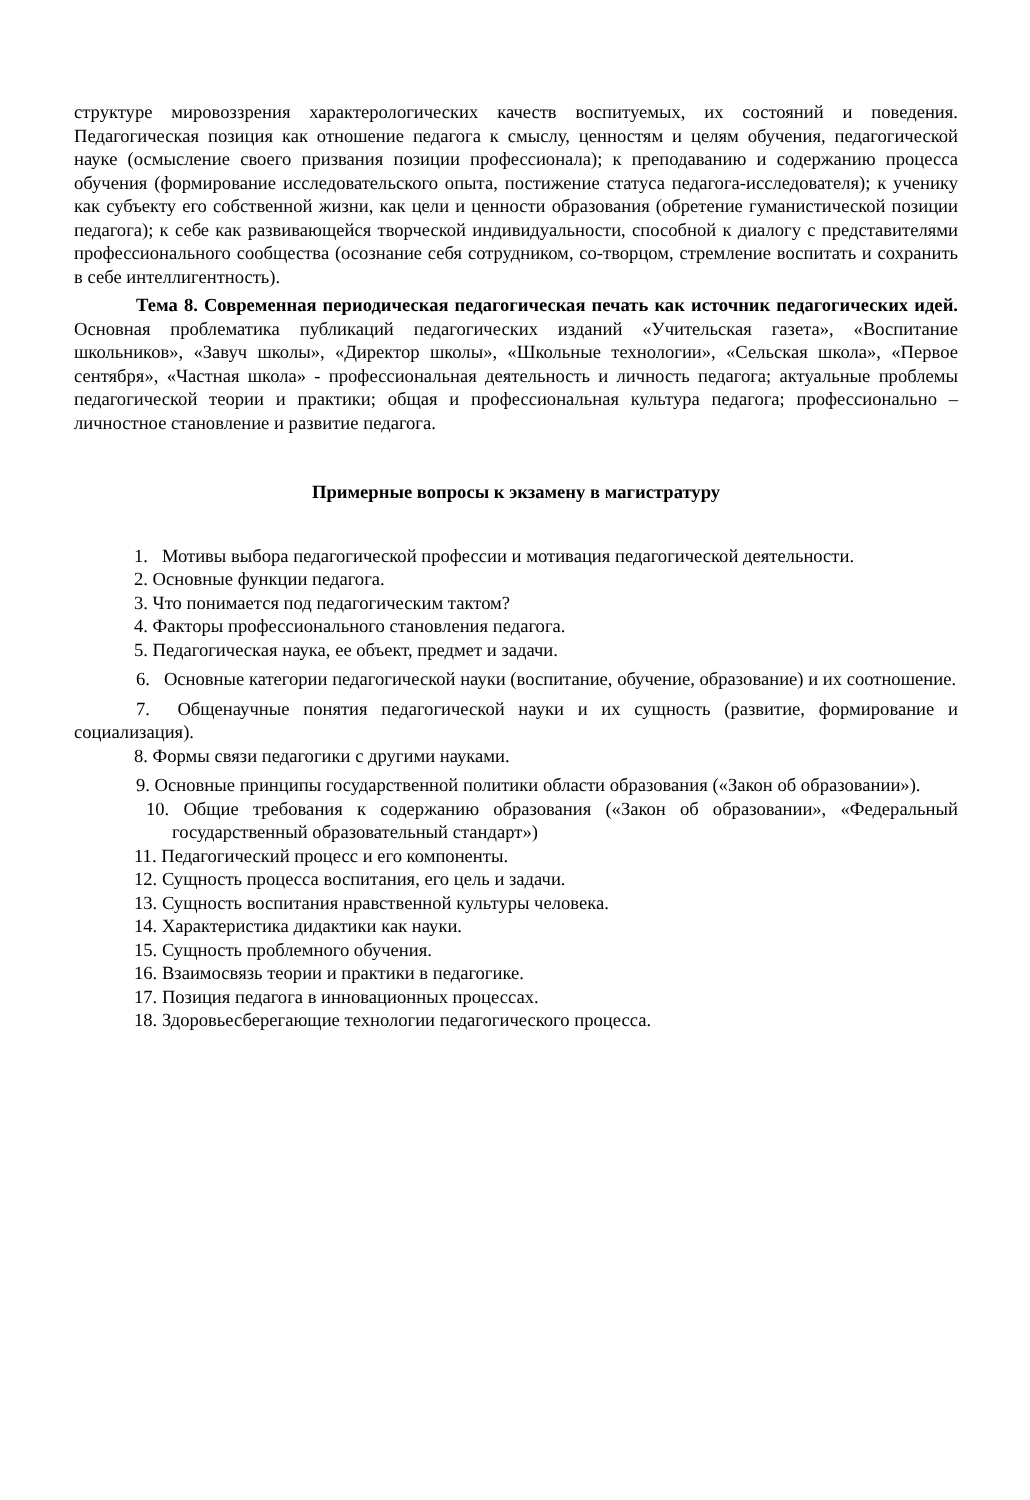структуре мировоззрения характерологических качеств воспитуемых, их состояний и поведения. Педагогическая позиция как отношение педагога к смыслу, ценностям и целям обучения, педагогической науке (осмысление своего призвания позиции профессионала); к преподаванию и содержанию процесса обучения (формирование исследовательского опыта, постижение статуса педагога-исследователя); к ученику как субъекту его собственной жизни, как цели и ценности образования (обретение гуманистической позиции педагога); к себе как развивающейся творческой индивидуальности, способной к диалогу с представителями профессионального сообщества (осознание себя сотрудником, со-творцом, стремление воспитать и сохранить в себе интеллигентность).
Тема 8. Современная периодическая педагогическая печать как источник педагогических идей. Основная проблематика публикаций педагогических изданий «Учительская газета», «Воспитание школьников», «Завуч школы», «Директор школы», «Школьные технологии», «Сельская школа», «Первое сентября», «Частная школа» - профессиональная деятельность и личность педагога; актуальные проблемы педагогической теории и практики; общая и профессиональная культура педагога; профессионально – личностное становление и развитие педагога.
Примерные вопросы к экзамену в магистратуру
1. Мотивы выбора педагогической профессии и мотивация педагогической деятельности.
2. Основные функции педагога.
3. Что понимается под педагогическим тактом?
4. Факторы профессионального становления педагога.
5. Педагогическая наука, ее объект, предмет и задачи.
6. Основные категории педагогической науки (воспитание, обучение, образование) и их соотношение.
7. Общенаучные понятия педагогической науки и их сущность (развитие, формирование и социализация).
8. Формы связи педагогики с другими науками.
9. Основные принципы государственной политики области образования («Закон об образовании»).
10. Общие требования к содержанию образования («Закон об образовании», «Федеральный государственный образовательный стандарт»)
11. Педагогический процесс и его компоненты.
12. Сущность процесса воспитания, его цель и задачи.
13. Сущность воспитания нравственной культуры человека.
14. Характеристика дидактики как науки.
15. Сущность проблемного обучения.
16. Взаимосвязь теории и практики в педагогике.
17. Позиция педагога в инновационных процессах.
18. Здоровьесберегающие технологии педагогического процесса.